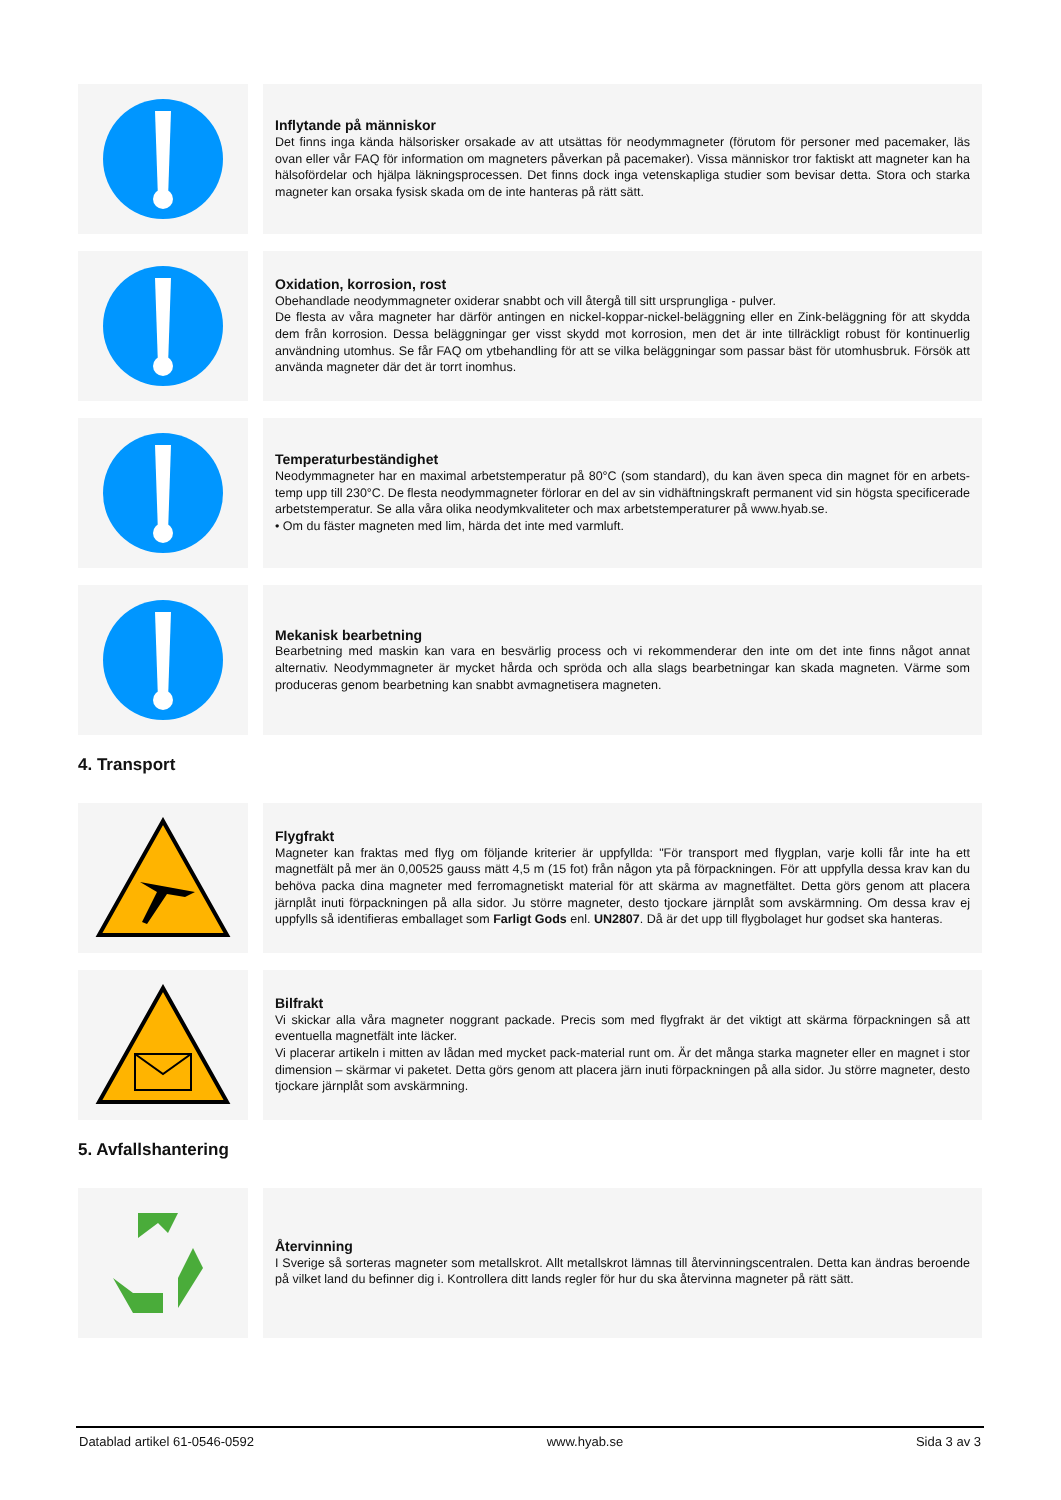Inflytande på människor
Det finns inga kända hälsorisker orsakade av att utsättas för neodymmagneter (förutom för personer med pacemaker, läs ovan eller vår FAQ för information om magneters påverkan på pacemaker). Vissa människor tror faktiskt att magneter kan ha hälsofördelar och hjälpa läkningsprocessen. Det finns dock inga vetenskapliga studier som bevisar detta. Stora och starka magneter kan orsaka fysisk skada om de inte hanteras på rätt sätt.
Oxidation, korrosion, rost
Obehandlade neodymmagneter oxiderar snabbt och vill återgå till sitt ursprungliga - pulver.
De flesta av våra magneter har därför antingen en nickel-koppar-nickel-beläggning eller en Zink-beläggning för att skydda dem från korrosion. Dessa beläggningar ger visst skydd mot korrosion, men det är inte tillräckligt robust för kontinuerlig användning utomhus. Se får FAQ om ytbehandling för att se vilka beläggningar som passar bäst för utomhusbruk. Försök att använda magneter där det är torrt inomhus.
Temperaturbeständighet
Neodymmagneter har en maximal arbetstemperatur på 80°C (som standard), du kan även speca din magnet för en arbets-temp upp till 230°C. De flesta neodymmagneter förlorar en del av sin vidhäftningskraft permanent vid sin högsta specificerade arbetstemperatur. Se alla våra olika neodymkvaliteter och max arbetstemperaturer på www.hyab.se.
• Om du fäster magneten med lim, härda det inte med varmluft.
Mekanisk bearbetning
Bearbetning med maskin kan vara en besvärlig process och vi rekommenderar den inte om det inte finns något annat alternativ. Neodymmagneter är mycket hårda och spröda och alla slags bearbetningar kan skada magneten. Värme som produceras genom bearbetning kan snabbt avmagnetisera magneten.
4. Transport
Flygfrakt
Magneter kan fraktas med flyg om följande kriterier är uppfyllda: "För transport med flygplan, varje kolli får inte ha ett magnetfält på mer än 0,00525 gauss mätt 4,5 m (15 fot) från någon yta på förpackningen. För att uppfylla dessa krav kan du behöva packa dina magneter med ferromagnetiskt material för att skärma av magnetfältet. Detta görs genom att placera järnplåt inuti förpackningen på alla sidor. Ju större magneter, desto tjockare järnplåt som avskärmning. Om dessa krav ej uppfylls så identifieras emballaget som Farligt Gods enl. UN2807. Då är det upp till flygbolaget hur godset ska hanteras.
Bilfrakt
Vi skickar alla våra magneter noggrant packade. Precis som med flygfrakt är det viktigt att skärma förpackningen så att eventuella magnetfält inte läcker.
Vi placerar artikeln i mitten av lådan med mycket pack-material runt om. Är det många starka magneter eller en magnet i stor dimension – skärmar vi paketet. Detta görs genom att placera järn inuti förpackningen på alla sidor. Ju större magneter, desto tjockare järnplåt som avskärmning.
5. Avfallshantering
Återvinning
I Sverige så sorteras magneter som metallskrot. Allt metallskrot lämnas till återvinningscentralen. Detta kan ändras beroende på vilket land du befinner dig i. Kontrollera ditt lands regler för hur du ska återvinna magneter på rätt sätt.
Datablad artikel 61-0546-0592 www.hyab.se Sida 3 av 3